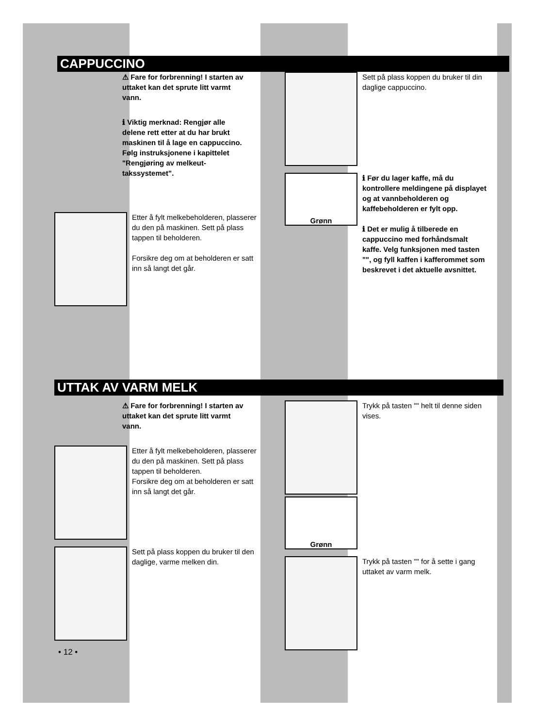CAPPUCCINO
⚠ Fare for forbrenning! I starten av uttaket kan det sprute litt varmt vann.
ℹ Viktig merknad: Rengjør alle delene rett etter at du har brukt maskinen til å lage en cappuccino. Følg instruksjonene i kapittelet "Rengjøring av melkeut­takssystemet".
Etter å fylt melkebeholderen, plasserer du den på maskinen. Sett på plass tappen til beholderen.
Forsikre deg om at beholderen er satt inn så langt det går.
Sett på plass koppen du bruker til din daglige cappuccino.
Grønn
ℹ Før du lager kaffe, må du kontrollere meldingene på displayet og at vannbeholderen og kaffebeholderen er fylt opp.
ℹ Det er mulig å tilberede en cappuccino med forhånds­malt kaffe. Velg funksjonen med tasten "", og fyll kaffen i kaffe­rommet som beskrevet i det aktuelle avsnittet.
UTTAK AV VARM MELK
⚠ Fare for forbrenning! I starten av uttaket kan det sprute litt varmt vann.
Etter å fylt melkebeholderen, plasserer du den på maskinen. Sett på plass tappen til beholderen.
Forsikre deg om at beholderen er satt inn så langt det går.
Sett på plass koppen du bruker til den daglige, varme melken din.
• 12 •
Trykk på tasten "" helt til denne siden vises.
Grønn
Trykk på tasten "" for å sette i gang uttaket av varm melk.